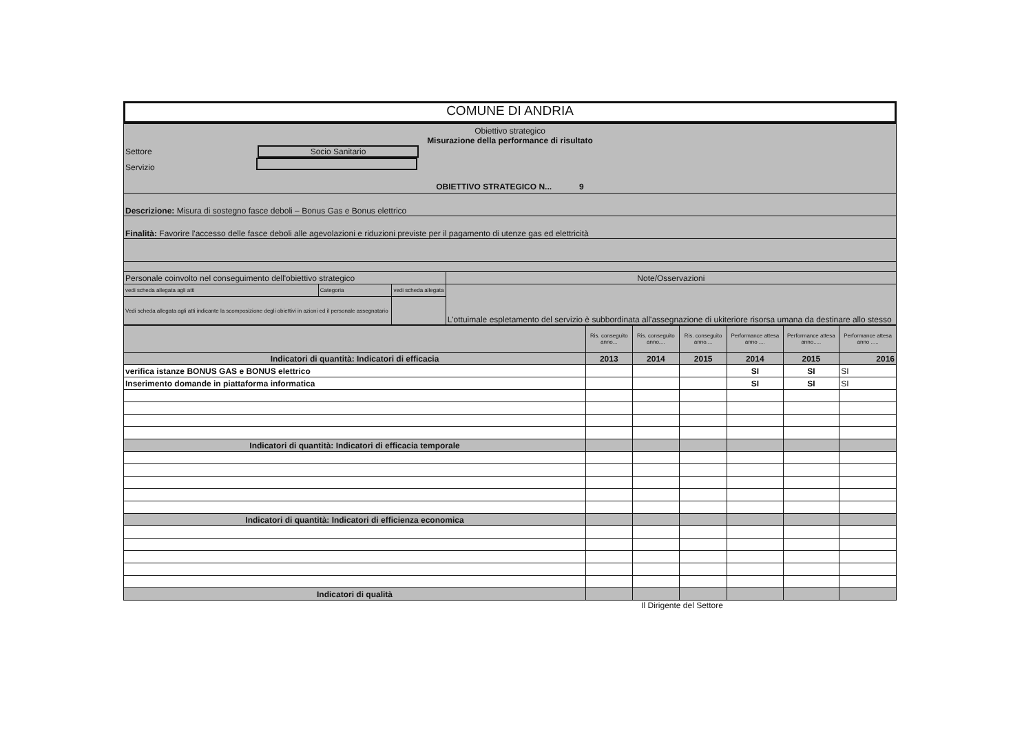COMUNE DI ANDRIA
| Obiettivo strategico Misurazione della performance di risultato Settore Socio Sanitario Servizio OBIETTIVO STRATEGICO N... 9 | | | |
| Descrizione: Misura di sostegno fasce deboli – Bonus Gas e Bonus elettrico | | | |
| Finalità: Favorire l'accesso delle fasce deboli alle agevolazioni e riduzioni previste per il pagamento di utenze gas ed elettricità | | | |
| Personale coinvolto nel conseguimento dell'obiettivo strategico | | | Note/Osservazioni |
| vedi scheda allegata agli atti | Categoria | vedi scheda allegata | L'ottuimale espletamento del servizio è subbordinata all'assegnazione di ukiteriore risorsa umana da destinare allo stesso |
| Vedi scheda allegata agli atti indicante la scomposizione degli obiettivi in azioni ed il personale assegnatario | | | |
| | Ris. conseguito anno... | Ris. conseguito anno.... | Ris. conseguito anno.... | Performance attesa anno .... | Performance attesa anno..... | Performance attesa anno ..... |
| Indicatori di quantità: Indicatori di efficacia | 2013 | 2014 | 2015 | 2014 | 2015 | 2016 |
| verifica istanze BONUS GAS e BONUS elettrico | | | | SI | SI | SI |
| Inserimento domande in piattaforma informatica | | | | SI | SI | SI |
| Indicatori di quantità: Indicatori di efficacia temporale | | | | | | |
| Indicatori di quantità: Indicatori di efficienza economica | | | | | | |
| Indicatori di qualità | | | | | | |
Il Dirigente del Settore